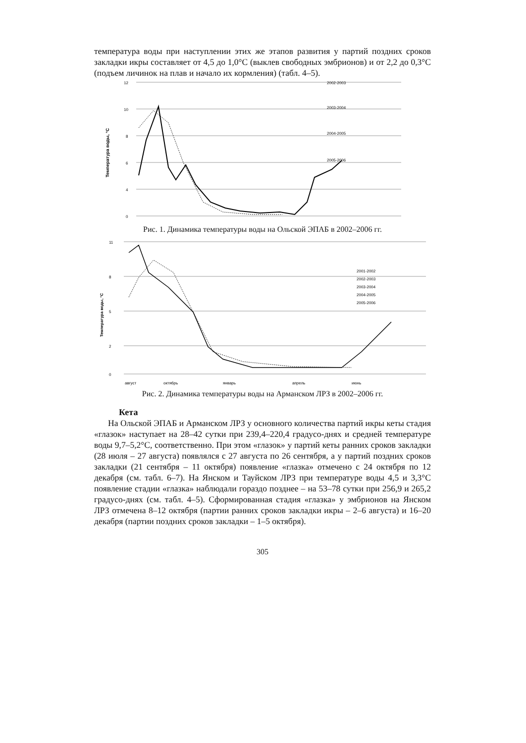температура воды при наступлении этих же этапов развития у партий поздних сроков закладки икры составляет от 4,5 до 1,0°С (выклев свободных эмбрионов) и от 2,2 до 0,3°С (подъем личинок на плав и начало их кормления) (табл. 4–5).
12
10
8
6
4
0
Температура воды, °С
2002-2003
2003-2004
2004-2005
2005-2006
Рис. 1. Динамика температуры воды на Ольской ЭПАБ в 2002–2006 гг.
11
8
5
2
0
Температура воды, °С
2001-2002
2002-2003
2003-2004
2004-2005
2005-2006
август
октябрь
январь
апрель
июнь
Рис. 2. Динамика температуры воды на Арманском ЛРЗ в 2002–2006 гг.
Кета
На Ольской ЭПАБ и Арманском ЛРЗ у основного количества партий икры кеты стадия «глазок» наступает на 28–42 сутки при 239,4–220,4 градусо-днях и средней температуре воды 9,7–5,2°С, соответственно. При этом «глазок» у партий кеты ранних сроков закладки (28 июля – 27 августа) появлялся с 27 августа по 26 сентября, а у партий поздних сроков закладки (21 сентября – 11 октября) появление «глазка» отмечено с 24 октября по 12 декабря (см. табл. 6–7). На Янском и Тауйском ЛРЗ при температуре воды 4,5 и 3,3°С появление стадии «глазка» наблюдали гораздо позднее – на 53–78 сутки при 256,9 и 265,2 градусо-днях (см. табл. 4–5). Сформированная стадия «глазка» у эмбрионов на Янском ЛРЗ отмечена 8–12 октября (партии ранних сроков закладки икры – 2–6 августа) и 16–20 декабря (партии поздних сроков закладки – 1–5 октября).
305